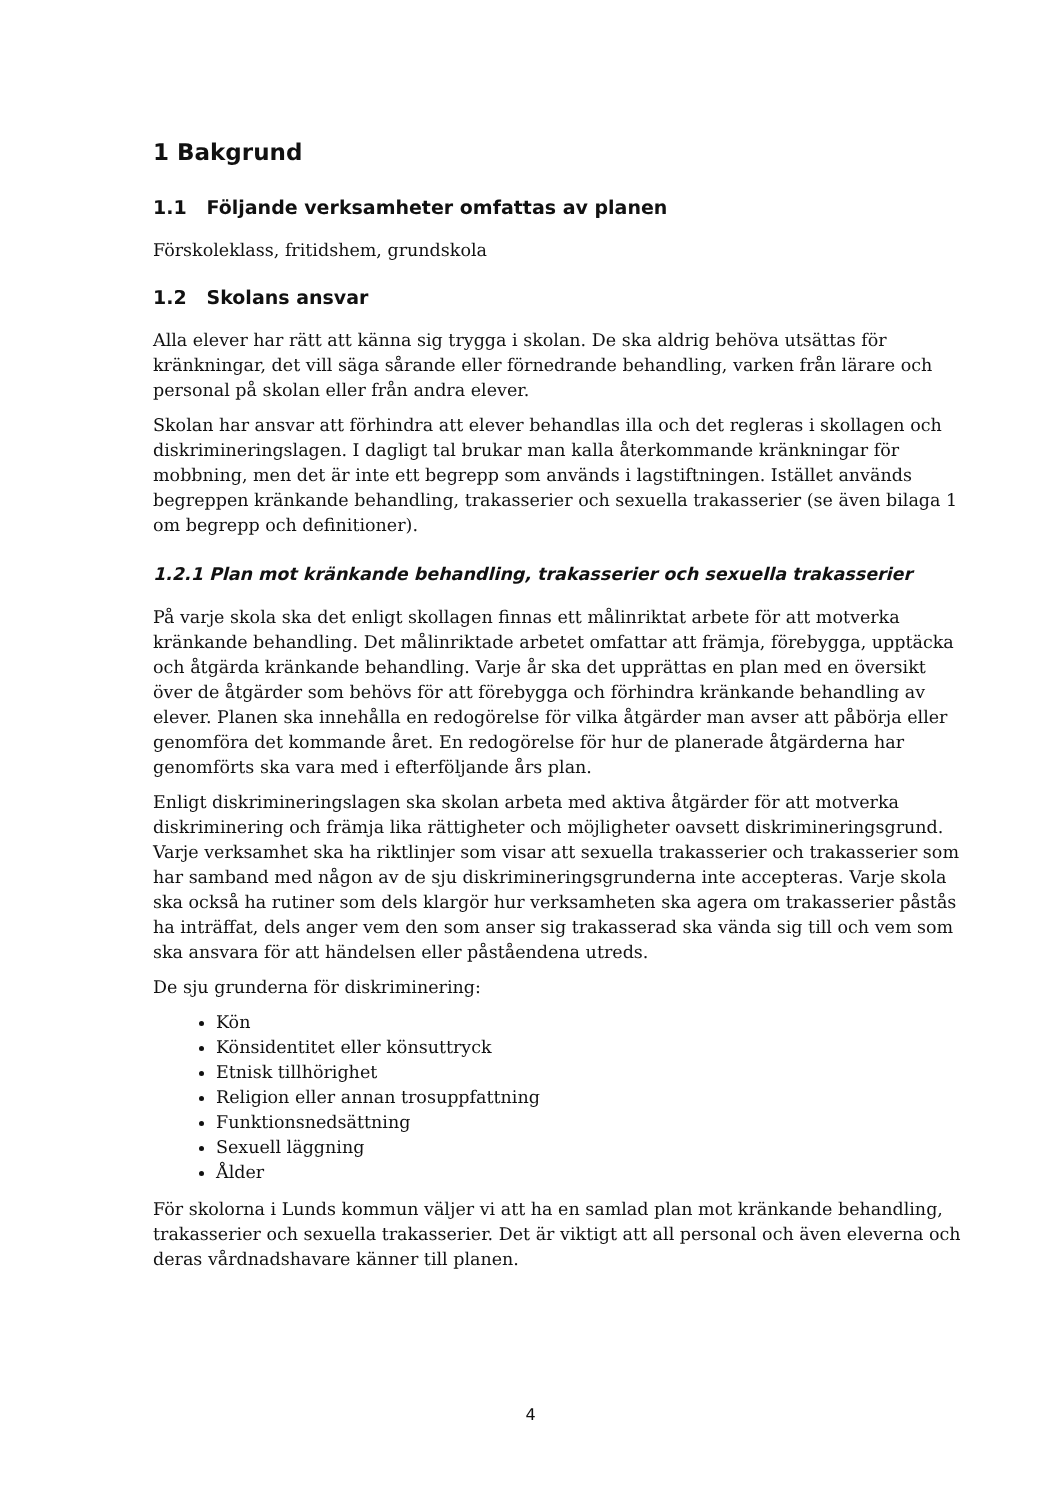1 Bakgrund
1.1 Följande verksamheter omfattas av planen
Förskoleklass, fritidshem, grundskola
1.2 Skolans ansvar
Alla elever har rätt att känna sig trygga i skolan. De ska aldrig behöva utsättas för kränkningar, det vill säga sårande eller förnedrande behandling, varken från lärare och personal på skolan eller från andra elever.
Skolan har ansvar att förhindra att elever behandlas illa och det regleras i skollagen och diskrimineringslagen. I dagligt tal brukar man kalla återkommande kränkningar för mobbning, men det är inte ett begrepp som används i lagstiftningen. Istället används begreppen kränkande behandling, trakasserier och sexuella trakasserier (se även bilaga 1 om begrepp och definitioner).
1.2.1 Plan mot kränkande behandling, trakasserier och sexuella trakasserier
På varje skola ska det enligt skollagen finnas ett målinriktat arbete för att motverka kränkande behandling. Det målinriktade arbetet omfattar att främja, förebygga, upptäcka och åtgärda kränkande behandling. Varje år ska det upprättas en plan med en översikt över de åtgärder som behövs för att förebygga och förhindra kränkande behandling av elever. Planen ska innehålla en redogörelse för vilka åtgärder man avser att påbörja eller genomföra det kommande året. En redogörelse för hur de planerade åtgärderna har genomförts ska vara med i efterföljande års plan.
Enligt diskrimineringslagen ska skolan arbeta med aktiva åtgärder för att motverka diskriminering och främja lika rättigheter och möjligheter oavsett diskrimineringsgrund. Varje verksamhet ska ha riktlinjer som visar att sexuella trakasserier och trakasserier som har samband med någon av de sju diskrimineringsgrunderna inte accepteras. Varje skola ska också ha rutiner som dels klargör hur verksamheten ska agera om trakasserier påstås ha inträffat, dels anger vem den som anser sig trakasserad ska vända sig till och vem som ska ansvara för att händelsen eller påståendena utreds.
De sju grunderna för diskriminering:
Kön
Könsidentitet eller könsuttryck
Etnisk tillhörighet
Religion eller annan trosuppfattning
Funktionsnedsättning
Sexuell läggning
Ålder
För skolorna i Lunds kommun väljer vi att ha en samlad plan mot kränkande behandling, trakasserier och sexuella trakasserier. Det är viktigt att all personal och även eleverna och deras vårdnadshavare känner till planen.
4